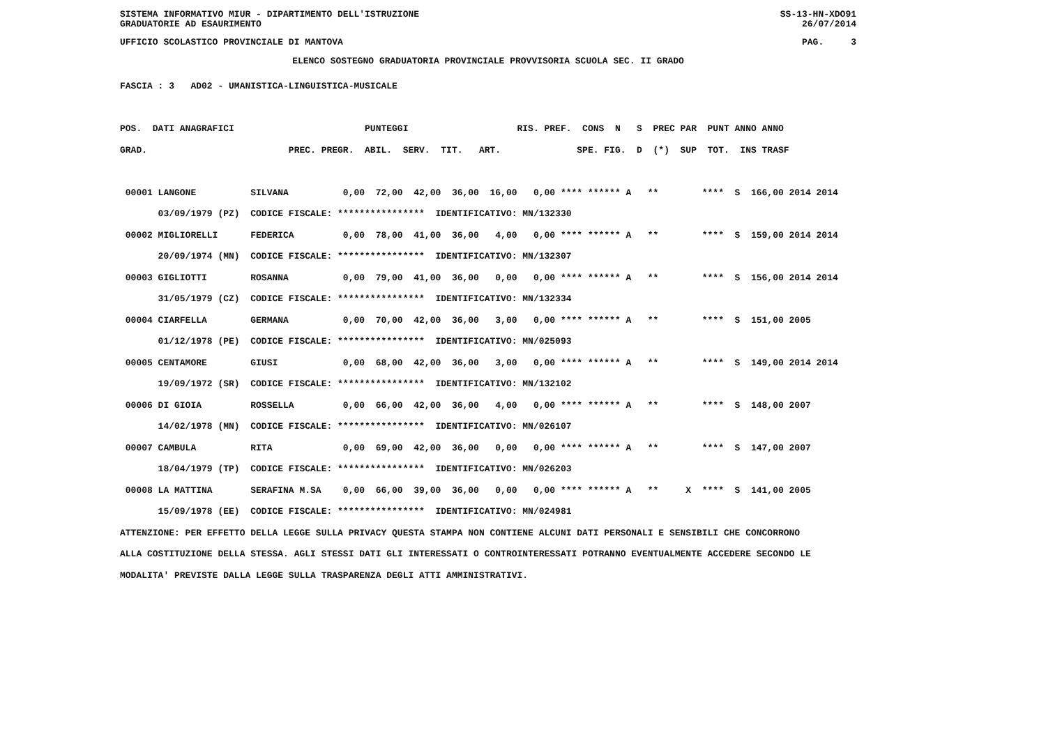SISTEMA INFORMATIVO MIUR - DIPARTIMENTO DELL'ISTRUZIONE SS-13-HN-XDO91
GRADUATORIE AD ESAURIMENTO 26/07/2014
UFFICIO SCOLASTICO PROVINCIALE DI MANTOVA PAG. 3
ELENCO SOSTEGNO GRADUATORIA PROVINCIALE PROVVISORIA SCUOLA SEC. II GRADO
FASCIA : 3   AD02 - UMANISTICA-LINGUISTICA-MUSICALE

POS.  DATI ANAGRAFICI                        PUNTEGGI                    RIS. PREF.  CONS  N   S  PREC PAR  PUNT ANNO ANNO
GRAD.                          PREC. PREGR.  ABIL.  SERV.  TIT.   ART.              SPE. FIG.  D  (*)  SUP  TOT.  INS TRASF
| POS. |
| --- |
00001 LANGONE SILVANA 0,00 72,00 42,00 36,00 16,00 0,00 **** ****** A ** **** S 166,00 2014 2014 03/09/1979 (PZ) CODICE FISCALE: **************** IDENTIFICATIVO: MN/132330 00002 MIGLIORELLI FEDERICA 0,00 78,00 41,00 36,00 4,00 0,00 **** ****** A ** **** S 159,00 2014 2014 20/09/1974 (MN) CODICE FISCALE: **************** IDENTIFICATIVO: MN/132307 00003 GIGLIOTTI ROSANNA 0,00 79,00 41,00 36,00 0,00 0,00 **** ****** A ** **** S 156,00 2014 2014 31/05/1979 (CZ) CODICE FISCALE: **************** IDENTIFICATIVO: MN/132334 00004 CIARFELLA GERMANA 0,00 70,00 42,00 36,00 3,00 0,00 **** ****** A ** **** S 151,00 2005 01/12/1978 (PE) CODICE FISCALE: **************** IDENTIFICATIVO: MN/025093 00005 CENTAMORE GIUSI 0,00 68,00 42,00 36,00 3,00 0,00 **** ****** A ** **** S 149,00 2014 2014 19/09/1972 (SR) CODICE FISCALE: **************** IDENTIFICATIVO: MN/132102 00006 DI GIOIA ROSSELLA 0,00 66,00 42,00 36,00 4,00 0,00 **** ****** A ** **** S 148,00 2007 14/02/1978 (MN) CODICE FISCALE: **************** IDENTIFICATIVO: MN/026107 00007 CAMBULA RITA 0,00 69,00 42,00 36,00 0,00 0,00 **** ****** A ** **** S 147,00 2007 18/04/1979 (TP) CODICE FISCALE: **************** IDENTIFICATIVO: MN/026203 00008 LA MATTINA SERAFINA M.SA 0,00 66,00 39,00 36,00 0,00 0,00 **** ****** A ** X **** S 141,00 2005 15/09/1978 (EE) CODICE FISCALE: **************** IDENTIFICATIVO: MN/024981 ATTENZIONE: PER EFFETTO DELLA LEGGE SULLA PRIVACY QUESTA STAMPA NON CONTIENE ALCUNI DATI PERSONALI E SENSIBILI CHE CONCORRONO ALLA COSTITUZIONE DELLA STESSA. AGLI STESSI DATI GLI INTERESSATI O CONTROINTERESSATI POTRANNO EVENTUALMENTE ACCEDERE SECONDO LE MODALITA' PREVISTE DALLA LEGGE SULLA TRASPARENZA DEGLI ATTI AMMINISTRATIVI.